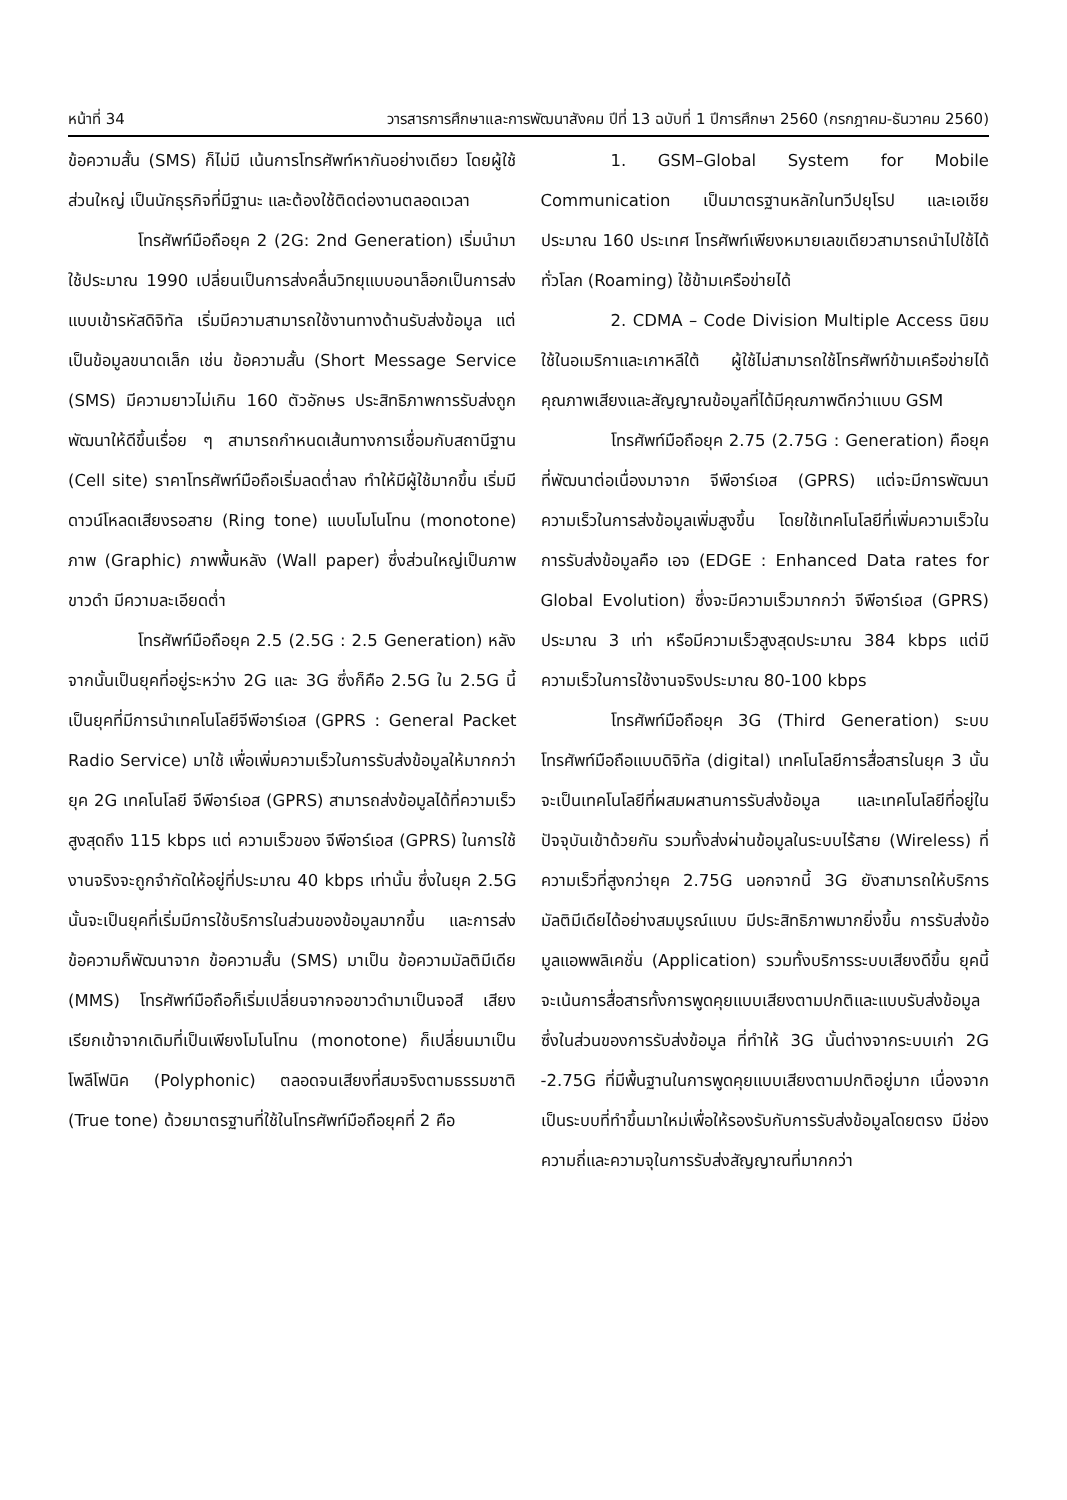หน้าที่ 34 วารสารการศึกษาและการพัฒนาสังคม ปีที่ 13 ฉบับที่ 1 ปีการศึกษา 2560 (กรกฎาคม-ธันวาคม 2560)
ข้อความสั้น (SMS) ก็ไม่มี เน้นการโทรศัพท์หากันอย่างเดียว โดยผู้ใช้ส่วนใหญ่ เป็นนักธุรกิจที่มีฐานะ และต้องใช้ติดต่องานตลอดเวลา
โทรศัพท์มือถือยุค 2 (2G: 2nd Generation) เริ่มนำมาใช้ประมาณ 1990 เปลี่ยนเป็นการส่งคลื่นวิทยุแบบอนาล็อกเป็นการส่งแบบเข้ารหัสดิจิทัล เริ่มมีความสามารถใช้งานทางด้านรับส่งข้อมูล แต่เป็นข้อมูลขนาดเล็ก เช่น ข้อความสั้น (Short Message Service (SMS) มีความยาวไม่เกิน 160 ตัวอักษร ประสิทธิภาพการรับส่งถูกพัฒนาให้ดีขึ้นเรื่อย ๆ สามารถกำหนดเส้นทางการเชื่อมกับสถานีฐาน (Cell site) ราคาโทรศัพท์มือถือเริ่มลดต่ำลง ทำให้มีผู้ใช้มากขึ้น เริ่มมีดาวน์โหลดเสียงรอสาย (Ring tone) แบบโมโนโทน (monotone) ภาพ (Graphic) ภาพพื้นหลัง (Wall paper) ซึ่งส่วนใหญ่เป็นภาพขาวดำ มีความละเอียดต่ำ
โทรศัพท์มือถือยุค 2.5 (2.5G : 2.5 Generation) หลังจากนั้นเป็นยุคที่อยู่ระหว่าง 2G และ 3G ซึ่งก็คือ 2.5G ใน 2.5G นี้เป็นยุคที่มีการนำเทคโนโลยีจีพีอาร์เอส (GPRS : General Packet Radio Service) มาใช้ เพื่อเพิ่มความเร็วในการรับส่งข้อมูลให้มากกว่ายุค 2G เทคโนโลยี จีพีอาร์เอส (GPRS) สามารถส่งข้อมูลได้ที่ความเร็วสูงสุดถึง 115 kbps แต่ ความเร็วของ จีพีอาร์เอส (GPRS) ในการใช้งานจริงจะถูกจำกัดให้อยู่ที่ประมาณ 40 kbps เท่านั้น ซึ่งในยุค 2.5G นั้นจะเป็นยุคที่เริ่มมีการใช้บริการในส่วนของข้อมูลมากขึ้น และการส่งข้อความก็พัฒนาจาก ข้อความสั้น (SMS) มาเป็น ข้อความมัลติมีเดีย (MMS) โทรศัพท์มือถือก็เริ่มเปลี่ยนจากจอขาวดำมาเป็นจอสี เสียงเรียกเข้าจากเดิมที่เป็นเพียงโมโนโทน (monotone) ก็เปลี่ยนมาเป็นโพลีโฟนิค (Polyphonic) ตลอดจนเสียงที่สมจริงตามธรรมชาติ (True tone) ด้วยมาตรฐานที่ใช้ในโทรศัพท์มือถือยุคที่ 2 คือ
1. GSM–Global System for Mobile Communication เป็นมาตรฐานหลักในทวีปยุโรป และเอเชียประมาณ 160 ประเทศ โทรศัพท์เพียงหมายเลขเดียวสามารถนำไปใช้ได้ทั่วโลก (Roaming) ใช้ข้ามเครือข่ายได้
2. CDMA – Code Division Multiple Access นิยมใช้ในอเมริกาและเกาหลีใต้ ผู้ใช้ไม่สามารถใช้โทรศัพท์ข้ามเครือข่ายได้ คุณภาพเสียงและสัญญาณข้อมูลที่ได้มีคุณภาพดีกว่าแบบ GSM
โทรศัพท์มือถือยุค 2.75 (2.75G : Generation) คือยุคที่พัฒนาต่อเนื่องมาจาก จีพีอาร์เอส (GPRS) แต่จะมีการพัฒนาความเร็วในการส่งข้อมูลเพิ่มสูงขึ้น โดยใช้เทคโนโลยีที่เพิ่มความเร็วในการรับส่งข้อมูลคือ เอจ (EDGE : Enhanced Data rates for Global Evolution) ซึ่งจะมีความเร็วมากกว่า จีพีอาร์เอส (GPRS) ประมาณ 3 เท่า หรือมีความเร็วสูงสุดประมาณ 384 kbps แต่มีความเร็วในการใช้งานจริงประมาณ 80-100 kbps
โทรศัพท์มือถือยุค 3G (Third Generation) ระบบโทรศัพท์มือถือแบบดิจิทัล (digital) เทคโนโลยีการสื่อสารในยุค 3 นั้นจะเป็นเทคโนโลยีที่ผสมผสานการรับส่งข้อมูล และเทคโนโลยีที่อยู่ในปัจจุบันเข้าด้วยกัน รวมทั้งส่งผ่านข้อมูลในระบบไร้สาย (Wireless) ที่ความเร็วที่สูงกว่ายุค 2.75G นอกจากนี้ 3G ยังสามารถให้บริการมัลติมีเดียได้อย่างสมบูรณ์แบบ มีประสิทธิภาพมากยิ่งขึ้น การรับส่งข้อมูลแอพพลิเคชั่น (Application) รวมทั้งบริการระบบเสียงดีขึ้น ยุคนี้จะเน้นการสื่อสารทั้งการพูดคุยแบบเสียงตามปกติและแบบรับส่งข้อมูลซึ่งในส่วนของการรับส่งข้อมูล ที่ทำให้ 3G นั้นต่างจากระบบเก่า 2G -2.75G ที่มีพื้นฐานในการพูดคุยแบบเสียงตามปกติอยู่มาก เนื่องจากเป็นระบบที่ทำขึ้นมาใหม่เพื่อให้รองรับกับการรับส่งข้อมูลโดยตรง มีช่องความถี่และความจุในการรับส่งสัญญาณที่มากกว่า